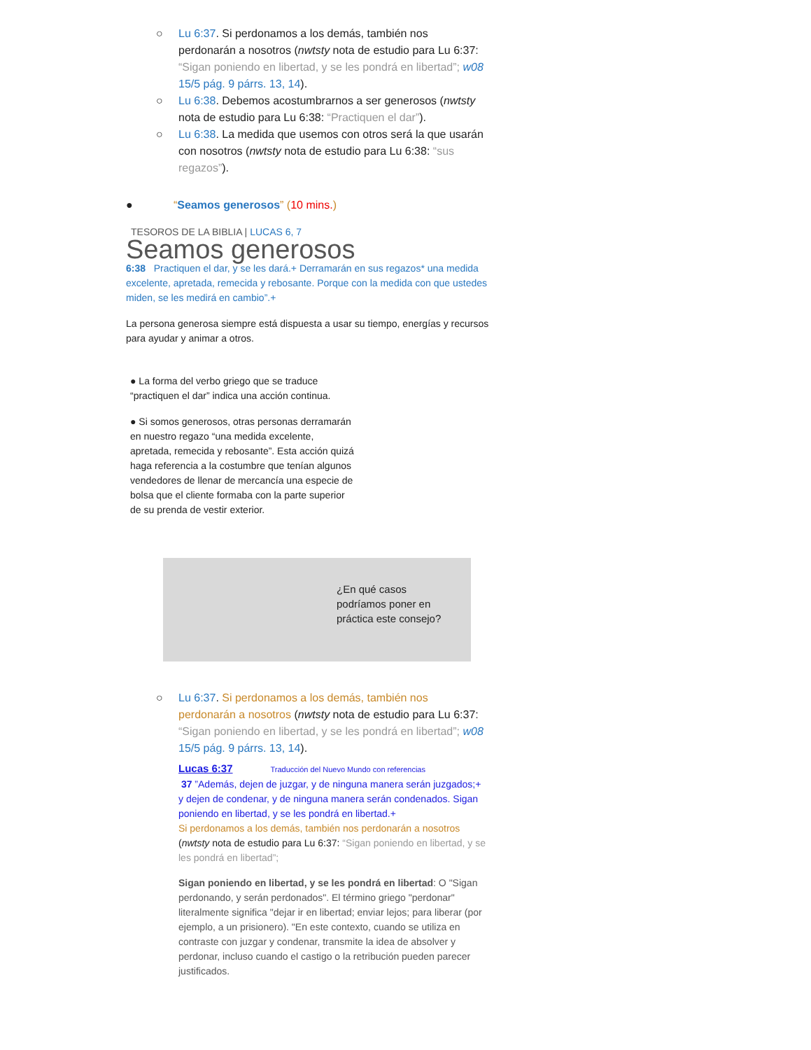○ Lu 6:37. Si perdonamos a los demás, también nos perdonarán a nosotros (nwtsty nota de estudio para Lu 6:37: “Sigan poniendo en libertad, y se les pondrá en libertad”; w08 15/5 pág. 9 párrs. 13, 14).
○ Lu 6:38. Debemos acostumbrarnos a ser generosos (nwtsty nota de estudio para Lu 6:38: “Practiquen el dar”).
○ Lu 6:38. La medida que usemos con otros será la que usarán con nosotros (nwtsty nota de estudio para Lu 6:38: “sus regazos”).
● “Seamos generosos” (10 mins.)
TESOROS DE LA BIBLIA | LUCAS 6, 7
Seamos generosos
6:38 Practiquen el dar, y se les dará.+ Derramarán en sus regazos* una medida excelente, apretada, remecida y rebosante. Porque con la medida con que ustedes miden, se les medirá en cambio”.+
La persona generosa siempre está dispuesta a usar su tiempo, energías y recursos para ayudar y animar a otros.
● La forma del verbo griego que se traduce “practiquen el dar” indica una acción continua.
● Si somos generosos, otras personas derramarán en nuestro regazo “una medida excelente, apretada, remecida y rebosante”. Esta acción quizá haga referencia a la costumbre que tenían algunos vendedores de llenar de mercancía una especie de bolsa que el cliente formaba con la parte superior de su prenda de vestir exterior.
¿En qué casos podríamos poner en práctica este consejo?
○ Lu 6:37. Si perdonamos a los demás, también nos perdonarán a nosotros (nwtsty nota de estudio para Lu 6:37: “Sigan poniendo en libertad, y se les pondrá en libertad”; w08 15/5 pág. 9 párrs. 13, 14).
Lucas 6:37 Traducción del Nuevo Mundo con referencias
37 ”Además, dejen de juzgar, y de ninguna manera serán juzgados;+ y dejen de condenar, y de ninguna manera serán condenados. Sigan poniendo en libertad, y se les pondrá en libertad.+
Si perdonamos a los demás, también nos perdonarán a nosotros (nwtsty nota de estudio para Lu 6:37: “Sigan poniendo en libertad, y se les pondrá en libertad”;
Sigan poniendo en libertad, y se les pondrá en libertad: O "Sigan perdonando, y serán perdonados". El término griego "perdonar" literalmente significa "dejar ir en libertad; enviar lejos; para liberar (por ejemplo, a un prisionero). "En este contexto, cuando se utiliza en contraste con juzgar y condenar, transmite la idea de absolver y perdonar, incluso cuando el castigo o la retribución pueden parecer justificados.